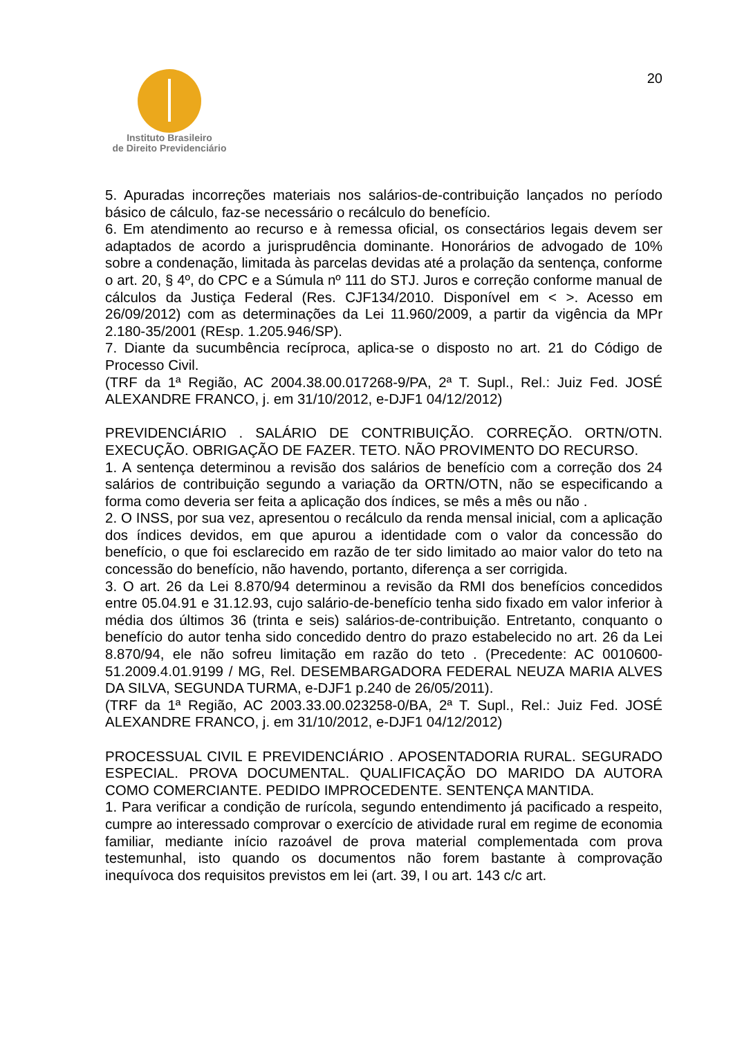Instituto Brasileiro
de Direito Previdenciário
20
5. Apuradas incorreções materiais nos salários-de-contribuição lançados no período básico de cálculo, faz-se necessário o recálculo do benefício.
6. Em atendimento ao recurso e à remessa oficial, os consectários legais devem ser adaptados de acordo a jurisprudência dominante. Honorários de advogado de 10% sobre a condenação, limitada às parcelas devidas até a prolação da sentença, conforme o art. 20, § 4º, do CPC e a Súmula nº 111 do STJ. Juros e correção conforme manual de cálculos da Justiça Federal (Res. CJF134/2010. Disponível em < >. Acesso em 26/09/2012) com as determinações da Lei 11.960/2009, a partir da vigência da MPr 2.180-35/2001 (REsp. 1.205.946/SP).
7. Diante da sucumbência recíproca, aplica-se o disposto no art. 21 do Código de Processo Civil.
(TRF da 1ª Região, AC 2004.38.00.017268-9/PA, 2ª T. Supl., Rel.: Juiz Fed. JOSÉ ALEXANDRE FRANCO, j. em 31/10/2012, e-DJF1 04/12/2012)
PREVIDENCIÁRIO . SALÁRIO DE CONTRIBUIÇÃO. CORREÇÃO. ORTN/OTN. EXECUÇÃO. OBRIGAÇÃO DE FAZER. TETO. NÃO PROVIMENTO DO RECURSO.
1. A sentença determinou a revisão dos salários de benefício com a correção dos 24 salários de contribuição segundo a variação da ORTN/OTN, não se especificando a forma como deveria ser feita a aplicação dos índices, se mês a mês ou não .
2. O INSS, por sua vez, apresentou o recálculo da renda mensal inicial, com a aplicação dos índices devidos, em que apurou a identidade com o valor da concessão do benefício, o que foi esclarecido em razão de ter sido limitado ao maior valor do teto na concessão do benefício, não havendo, portanto, diferença a ser corrigida.
3. O art. 26 da Lei 8.870/94 determinou a revisão da RMI dos benefícios concedidos entre 05.04.91 e 31.12.93, cujo salário-de-benefício tenha sido fixado em valor inferior à média dos últimos 36 (trinta e seis) salários-de-contribuição. Entretanto, conquanto o benefício do autor tenha sido concedido dentro do prazo estabelecido no art. 26 da Lei 8.870/94, ele não sofreu limitação em razão do teto . (Precedente: AC 0010600-51.2009.4.01.9199 / MG, Rel. DESEMBARGADORA FEDERAL NEUZA MARIA ALVES DA SILVA, SEGUNDA TURMA, e-DJF1 p.240 de 26/05/2011).
(TRF da 1ª Região, AC 2003.33.00.023258-0/BA, 2ª T. Supl., Rel.: Juiz Fed. JOSÉ ALEXANDRE FRANCO, j. em 31/10/2012, e-DJF1 04/12/2012)
PROCESSUAL CIVIL E PREVIDENCIÁRIO . APOSENTADORIA RURAL. SEGURADO ESPECIAL. PROVA DOCUMENTAL. QUALIFICAÇÃO DO MARIDO DA AUTORA COMO COMERCIANTE. PEDIDO IMPROCEDENTE. SENTENÇA MANTIDA.
1. Para verificar a condição de rurícola, segundo entendimento já pacificado a respeito, cumpre ao interessado comprovar o exercício de atividade rural em regime de economia familiar, mediante início razoável de prova material complementada com prova testemunhal, isto quando os documentos não forem bastante à comprovação inequívoca dos requisitos previstos em lei (art. 39, I ou art. 143 c/c art.